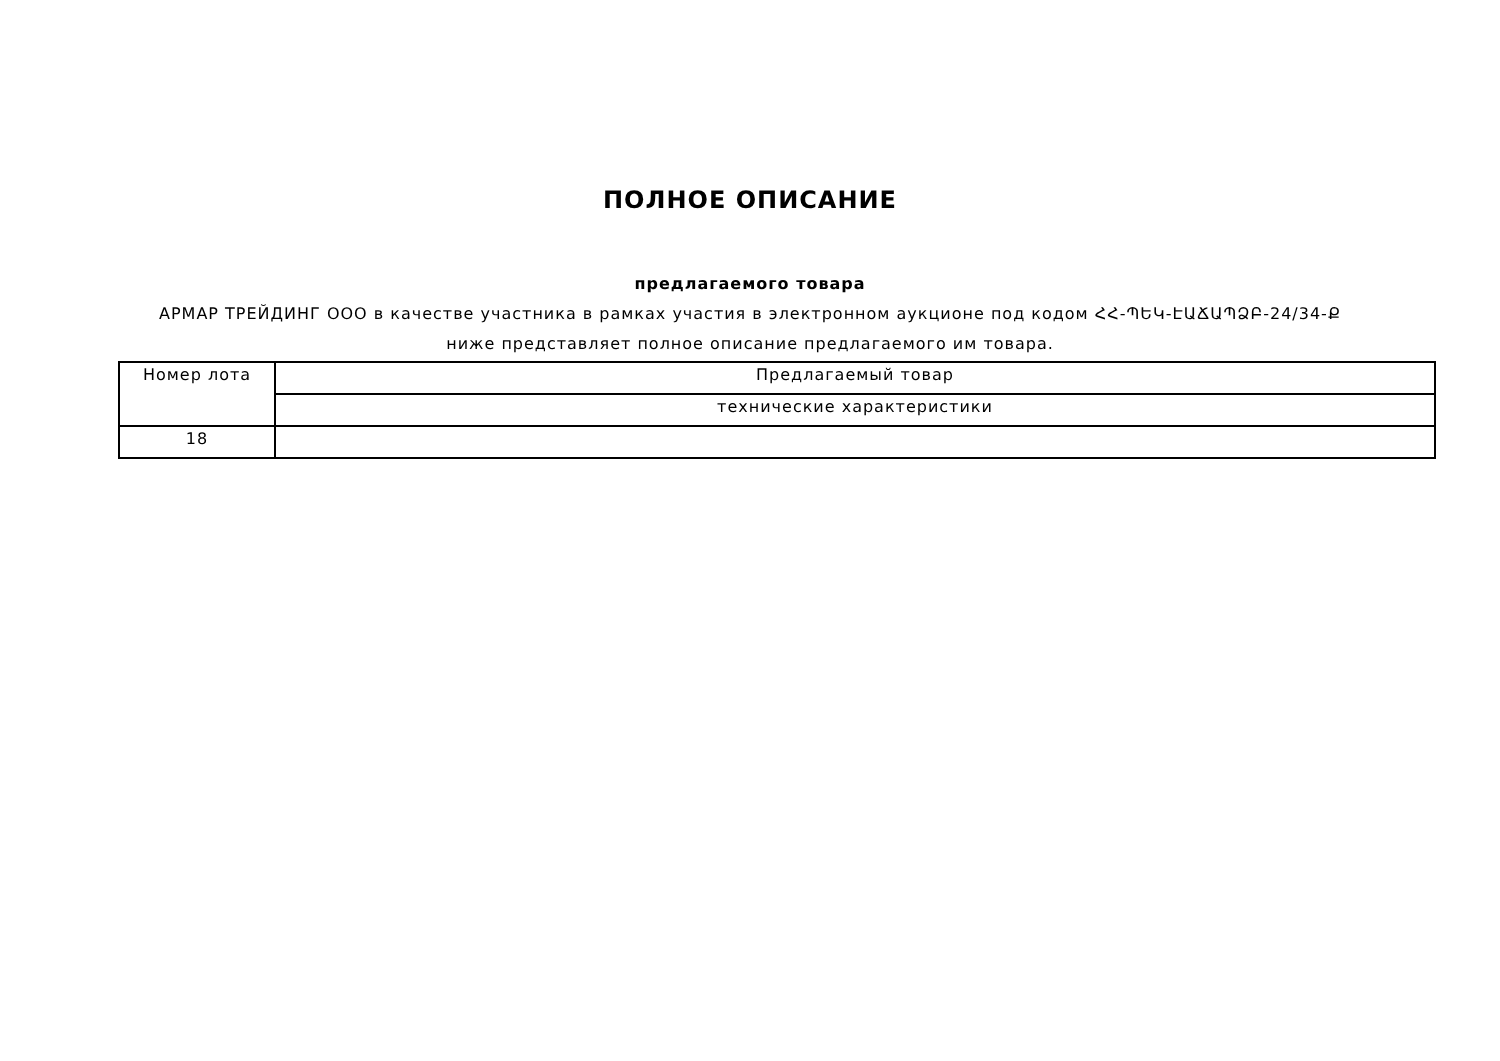ПОЛНОЕ ОПИСАНИЕ
предлагаемого товара
АРМАР ТРЕЙДИНГ ООО в качестве участника в рамках участия в электронном аукционе под кодом ՀՀ-ՊԵԿ-ԷԱՃԱՊՁԲ-24/34-Ք
ниже представляет полное описание предлагаемого им товара.
| Номер лота | Предлагаемый товар |
| --- | --- |
| | технические характеристики |
| 18 | |